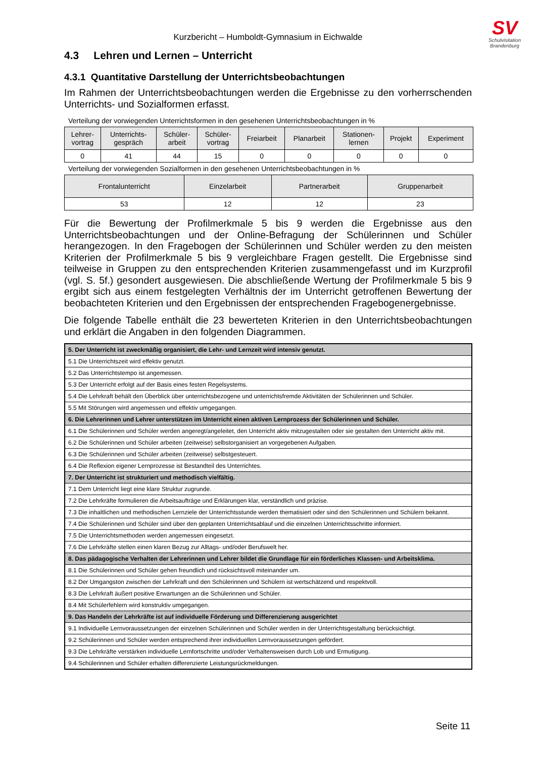SV
Schulvisitation
Brandenburg
Kurzbericht – Humboldt-Gymnasium in Eichwalde
4.3 Lehren und Lernen – Unterricht
4.3.1 Quantitative Darstellung der Unterrichtsbeobachtungen
Im Rahmen der Unterrichtsbeobachtungen werden die Ergebnisse zu den vorherrschenden Unterrichts- und Sozialformen erfasst.
Verteilung der vorwiegenden Unterrichtsformen in den gesehenen Unterrichtsbeobachtungen in %
| Lehrer- vortrag | Unterrichts- gespräch | Schüler- arbeit | Schüler- vortrag | Freiarbeit | Planarbeit | Stationen- lernen | Projekt | Experiment |
| --- | --- | --- | --- | --- | --- | --- | --- | --- |
| 0 | 41 | 44 | 15 | 0 | 0 | 0 | 0 | 0 |
Verteilung der vorwiegenden Sozialformen in den gesehenen Unterrichtsbeobachtungen in %
| Frontalunterricht | Einzelarbeit | Partnerarbeit | Gruppenarbeit |
| --- | --- | --- | --- |
| 53 | 12 | 12 | 23 |
Für die Bewertung der Profilmerkmale 5 bis 9 werden die Ergebnisse aus den Unterrichtsbeobachtungen und der Online-Befragung der Schülerinnen und Schüler herangezogen. In den Fragebogen der Schülerinnen und Schüler werden zu den meisten Kriterien der Profilmerkmale 5 bis 9 vergleichbare Fragen gestellt. Die Ergebnisse sind teilweise in Gruppen zu den entsprechenden Kriterien zusammengefasst und im Kurzprofil (vgl. S. 5f.) gesondert ausgewiesen. Die abschließende Wertung der Profilmerkmale 5 bis 9 ergibt sich aus einem festgelegten Verhältnis der im Unterricht getroffenen Bewertung der beobachteten Kriterien und den Ergebnissen der entsprechenden Fragebogenergebnisse.
Die folgende Tabelle enthält die 23 bewerteten Kriterien in den Unterrichtsbeobachtungen und erklärt die Angaben in den folgenden Diagrammen.
| 5. Der Unterricht ist zweckmäßig organisiert, die Lehr- und Lernzeit wird intensiv genutzt. |
| 5.1 Die Unterrichtszeit wird effektiv genutzt. |
| 5.2 Das Unterrichtstempo ist angemessen. |
| 5.3 Der Unterricht erfolgt auf der Basis eines festen Regelsystems. |
| 5.4 Die Lehrkraft behält den Überblick über unterrichtsbezogene und unterrichtsfremde Aktivitäten der Schülerinnen und Schüler. |
| 5.5 Mit Störungen wird angemessen und effektiv umgegangen. |
| 6. Die Lehrerinnen und Lehrer unterstützen im Unterricht einen aktiven Lernprozess der Schülerinnen und Schüler. |
| 6.1 Die Schülerinnen und Schüler werden angeregt/angeleitet, den Unterricht aktiv mitzugestalten oder sie gestalten den Unterricht aktiv mit. |
| 6.2 Die Schülerinnen und Schüler arbeiten (zeitweise) selbstorganisiert an vorgegebenen Aufgaben. |
| 6.3 Die Schülerinnen und Schüler arbeiten (zeitweise) selbstgesteuert. |
| 6.4 Die Reflexion eigener Lernprozesse ist Bestandteil des Unterrichtes. |
| 7. Der Unterricht ist strukturiert und methodisch vielfältig. |
| 7.1 Dem Unterricht liegt eine klare Struktur zugrunde. |
| 7.2 Die Lehrkräfte formulieren die Arbeitsaufträge und Erklärungen klar, verständlich und präzise. |
| 7.3 Die inhaltlichen und methodischen Lernziele der Unterrichtsstunde werden thematisiert oder sind den Schülerinnen und Schülern bekannt. |
| 7.4 Die Schülerinnen und Schüler sind über den geplanten Unterrichtsablauf und die einzelnen Unterrichtsschritte informiert. |
| 7.5 Die Unterrichtsmethoden werden angemessen eingesetzt. |
| 7.6 Die Lehrkräfte stellen einen klaren Bezug zur Alltags- und/oder Berufswelt her. |
| 8. Das pädagogische Verhalten der Lehrerinnen und Lehrer bildet die Grundlage für ein förderliches Klassen- und Arbeitsklima. |
| 8.1 Die Schülerinnen und Schüler gehen freundlich und rücksichtsvoll miteinander um. |
| 8.2 Der Umgangston zwischen der Lehrkraft und den Schülerinnen und Schülern ist wertschätzend und respektvoll. |
| 8.3 Die Lehrkraft äußert positive Erwartungen an die Schülerinnen und Schüler. |
| 8.4 Mit Schülerfehlern wird konstruktiv umgegangen. |
| 9. Das Handeln der Lehrkräfte ist auf individuelle Förderung und Differenzierung ausgerichtet |
| 9.1 Individuelle Lernvoraussetzungen der einzelnen Schülerinnen und Schüler werden in der Unterrichtsgestaltung berücksichtigt. |
| 9.2 Schülerinnen und Schüler werden entsprechend ihrer individuellen Lernvoraussetzungen gefördert. |
| 9.3 Die Lehrkräfte verstärken individuelle Lernfortschritte und/oder Verhaltensweisen durch Lob und Ermutigung. |
| 9.4 Schülerinnen und Schüler erhalten differenzierte Leistungsrückmeldungen. |
Seite 11